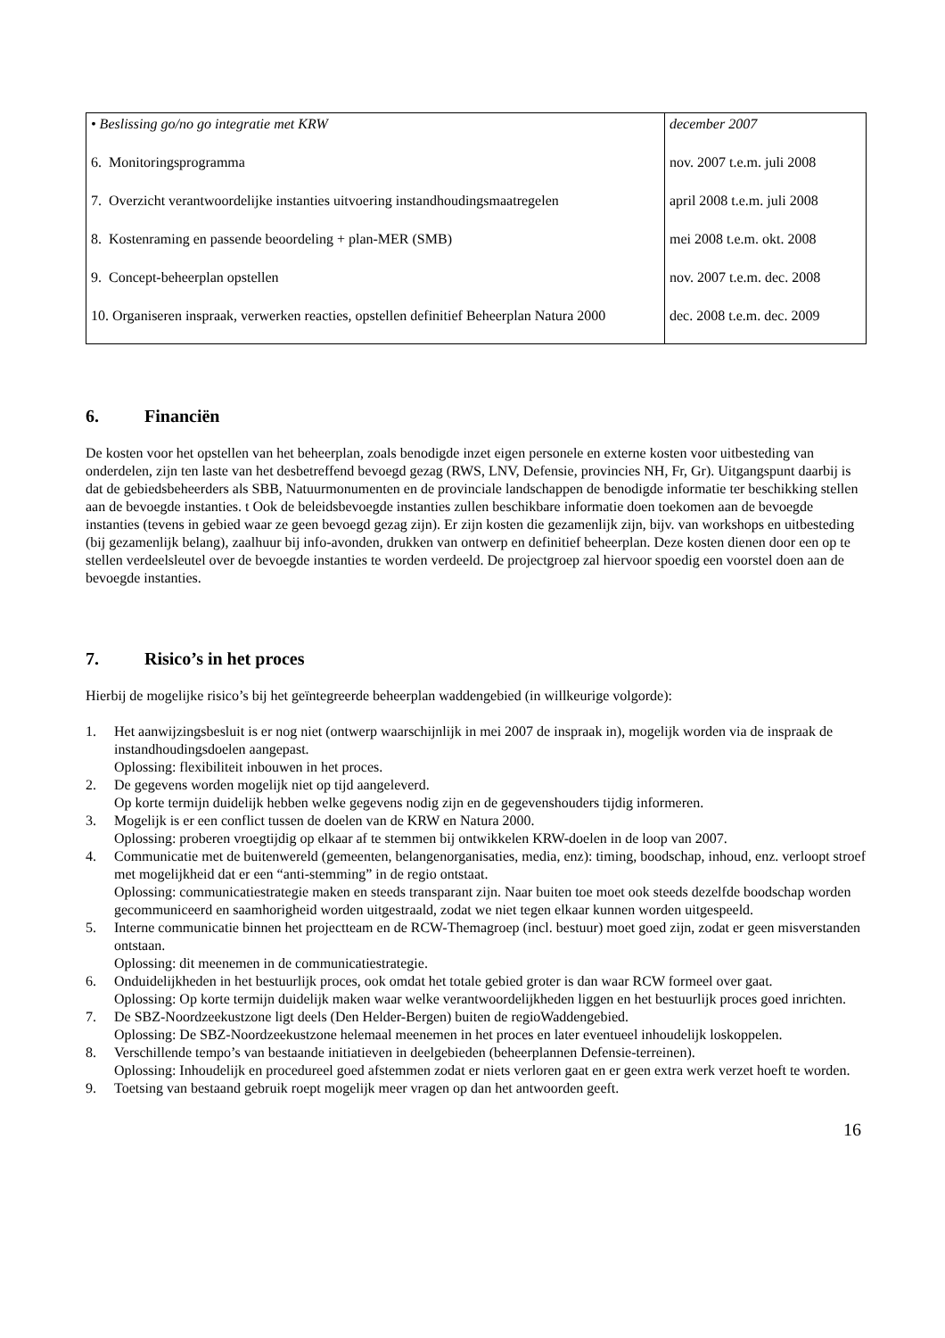| • Beslissing go/no go integratie met KRW | december 2007 |
| 6. Monitoringsprogramma | nov. 2007 t.e.m. juli 2008 |
| 7. Overzicht verantwoordelijke instanties uitvoering instandhoudingsmaatregelen | april 2008 t.e.m. juli 2008 |
| 8. Kostenraming en passende beoordeling + plan-MER (SMB) | mei 2008 t.e.m. okt. 2008 |
| 9. Concept-beheerplan opstellen | nov. 2007 t.e.m. dec. 2008 |
| 10. Organiseren inspraak, verwerken reacties, opstellen definitief Beheerplan Natura 2000 | dec. 2008 t.e.m. dec. 2009 |
6. Financiën
De kosten voor het opstellen van het beheerplan, zoals benodigde inzet eigen personele en externe kosten voor uitbesteding van onderdelen, zijn ten laste van het desbetreffend bevoegd gezag (RWS, LNV, Defensie, provincies NH, Fr, Gr). Uitgangspunt daarbij is dat de gebiedsbeheerders als SBB, Natuurmonumenten en de provinciale landschappen de benodigde informatie ter beschikking stellen aan de bevoegde instanties. t Ook de beleidsbevoegde instanties zullen beschikbare informatie doen toekomen aan de bevoegde instanties (tevens in gebied waar ze geen bevoegd gezag zijn). Er zijn kosten die gezamenlijk zijn, bijv. van workshops en uitbesteding (bij gezamenlijk belang), zaalhuur bij info-avonden, drukken van ontwerp en definitief beheerplan. Deze kosten dienen door een op te stellen verdeelsleutel over de bevoegde instanties te worden verdeeld. De projectgroep zal hiervoor spoedig een voorstel doen aan de bevoegde instanties.
7. Risico’s in het proces
Hierbij de mogelijke risico’s bij het geïntegreerde beheerplan waddengebied (in willkeurige volgorde):
1. Het aanwijzingsbesluit is er nog niet (ontwerp waarschijnlijk in mei 2007 de inspraak in), mogelijk worden via de inspraak de instandhoudingsdoelen aangepast.
Oplossing: flexibiliteit inbouwen in het proces.
2. De gegevens worden mogelijk niet op tijd aangeleverd.
Op korte termijn duidelijk hebben welke gegevens nodig zijn en de gegevenshouders tijdig informeren.
3. Mogelijk is er een conflict tussen de doelen van de KRW en Natura 2000.
Oplossing: proberen vroegtijdig op elkaar af te stemmen bij ontwikkelen KRW-doelen in de loop van 2007.
4. Communicatie met de buitenwereld (gemeenten, belangenorganisaties, media, enz): timing, boodschap, inhoud, enz. verloopt stroef met mogelijkheid dat er een “anti-stemming” in de regio ontstaat.
Oplossing: communicatiestrategie maken en steeds transparant zijn. Naar buiten toe moet ook steeds dezelfde boodschap worden gecommuniceerd en saamhorigheid worden uitgestraald, zodat we niet tegen elkaar kunnen worden uitgespeeld.
5. Interne communicatie binnen het projectteam en de RCW-Themagroep (incl. bestuur) moet goed zijn, zodat er geen misverstanden ontstaan.
Oplossing: dit meenemen in de communicatiestrategie.
6. Onduidelijkheden in het bestuurlijk proces, ook omdat het totale gebied groter is dan waar RCW formeel over gaat.
Oplossing: Op korte termijn duidelijk maken waar welke verantwoordelijkheden liggen en het bestuurlijk proces goed inrichten.
7. De SBZ-Noordzeekustzone ligt deels (Den Helder-Bergen) buiten de regioWaddengebied.
Oplossing: De SBZ-Noordzeekustzone helemaal meenemen in het proces en later eventueel inhoudelijk loskoppelen.
8. Verschillende tempo’s van bestaande initiatieven in deelgebieden (beheerplannen Defensie-terreinen).
Oplossing: Inhoudelijk en procedureel goed afstemmen zodat er niets verloren gaat en er geen extra werk verzet hoeft te worden.
9. Toetsing van bestaand gebruik roept mogelijk meer vragen op dan het antwoorden geeft.
16